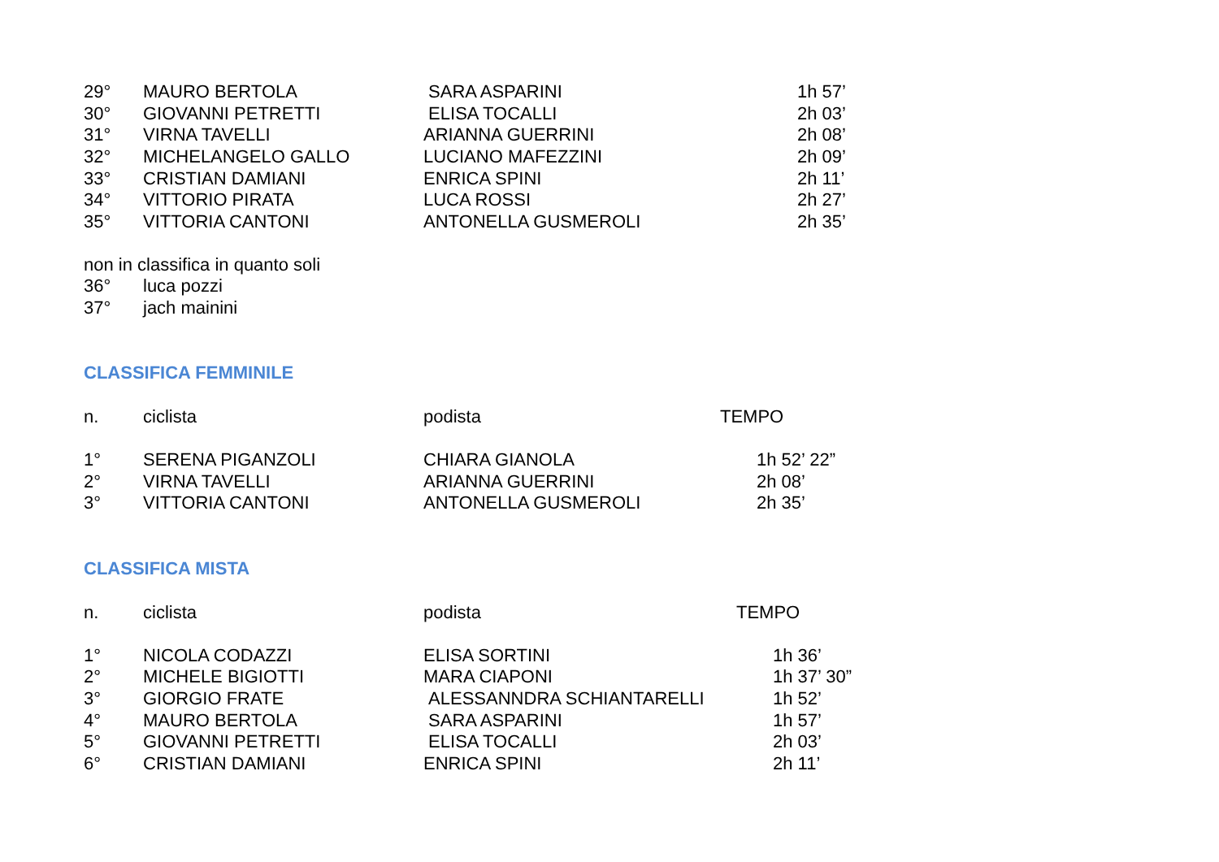| 29° | MAURO BERTOLA | SARA ASPARINI | 1h 57’ |
| 30° | GIOVANNI PETRETTI | ELISA TOCALLI | 2h 03’ |
| 31° | VIRNA TAVELLI | ARIANNA GUERRINI | 2h 08’ |
| 32° | MICHELANGELO GALLO | LUCIANO MAFEZZINI | 2h 09’ |
| 33° | CRISTIAN DAMIANI | ENRICA SPINI | 2h 11’ |
| 34° | VITTORIO PIRATA | LUCA ROSSI | 2h 27’ |
| 35° | VITTORIA CANTONI | ANTONELLA GUSMEROLI | 2h 35’ |
non in classifica in quanto soli
| 36° | luca pozzi |
| 37° | jach mainini |
CLASSIFICA FEMMINILE
| n. | ciclista | podista | TEMPO |
| --- | --- | --- | --- |
| 1° | SERENA PIGANZOLI | CHIARA GIANOLA | 1h 52’ 22” |
| 2° | VIRNA TAVELLI | ARIANNA GUERRINI | 2h 08’ |
| 3° | VITTORIA CANTONI | ANTONELLA GUSMEROLI | 2h 35’ |
CLASSIFICA MISTA
| n. | ciclista | podista | TEMPO |
| --- | --- | --- | --- |
| 1° | NICOLA CODAZZI | ELISA SORTINI | 1h 36’ |
| 2° | MICHELE BIGIOTTI | MARA CIAPONI | 1h 37’ 30” |
| 3° | GIORGIO FRATE | ALESSANNDRA SCHIANTARELLI | 1h 52’ |
| 4° | MAURO BERTOLA | SARA ASPARINI | 1h 57’ |
| 5° | GIOVANNI PETRETTI | ELISA TOCALLI | 2h 03’ |
| 6° | CRISTIAN DAMIANI | ENRICA SPINI | 2h 11’ |